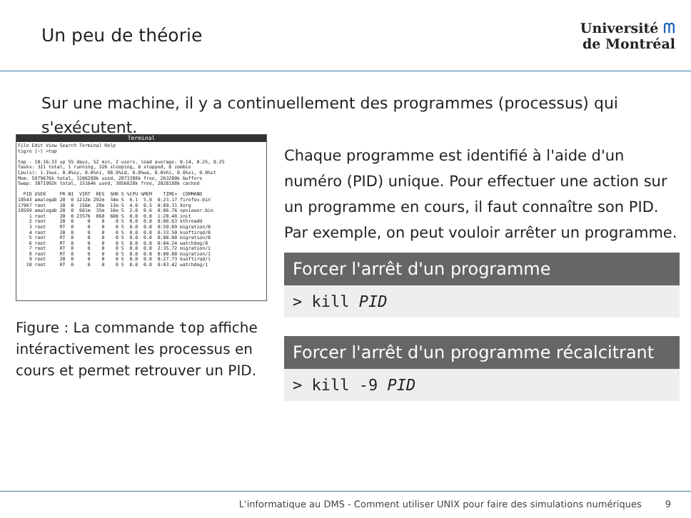Un peu de théorie
Université ᗰ
de Montréal
Sur une machine, il y a continuellement des programmes (processus) qui s'exécutent.
Terminal
File Edit View Search Terminal Help
tigre [~] >top

top - 10:16:33 up 55 days, 52 min, 2 users, load average: 0.14, 0.25, 0.25
Tasks: 321 total, 1 running, 320 sleeping, 0 stopped, 0 zombie
Cpu(s): 1.1%us, 0.0%sy, 0.0%ni, 98.9%id, 0.0%wa, 0.0%hi, 0.0%si, 0.0%st
Mem: 5979676k total, 3106288k used, 2873388k free, 263280k buffers
Swap: 3071992k total, 15164k used, 3056828k free, 2020188k cached

  PID USER     PR NI  VIRT  RES  SHR S %CPU %MEM    TIME+  COMMAND
18543 amalegab 20  0 1212m 292m  34m S  6.1  5.0  0:23.17 firefox-bin
17967 root     20  0  156m  28m  13m S  4.0  0.5  0:09.31 Xorg
18599 amalegab 20  0  601m  35m  16m S  2.0  0.6  0:06.76 npviewer.bin
    1 root     20  0 23576  860  600 S  0.0  0.0  1:20.48 init
    2 root     20  0     0    0    0 S  0.0  0.0  0:08.63 kthreadd
    3 root     RT  0     0    0    0 S  0.0  0.0  0:59.09 migration/0
    4 root     20  0     0    0    0 S  0.0  0.0  0:33.50 ksoftirqd/0
    5 root     RT  0     0    0    0 S  0.0  0.0  0:00.00 migration/0
    6 root     RT  0     0    0    0 S  0.0  0.0  0:04.24 watchdog/0
    7 root     RT  0     0    0    0 S  0.0  0.0  2:35.72 migration/1
    8 root     RT  0     0    0    0 S  0.0  0.0  0:00.00 migration/1
    9 root     20  0     0    0    0 S  0.0  0.0  0:27.73 ksoftirqd/1
   10 root     RT  0     0    0    0 S  0.0  0.0  0:03.42 watchdog/1
Figure : La commande top affiche intéractivement les processus en cours et permet retrouver un PID.
Chaque programme est identifié à l'aide d'un numéro (PID) unique. Pour effectuer une action sur un programme en cours, il faut connaître son PID. Par exemple, on peut vouloir arrêter un programme.
Forcer l'arrêt d'un programme
> kill PID
Forcer l'arrêt d'un programme récalcitrant
> kill -9 PID
L'informatique au DMS - Comment utiliser UNIX pour faire des simulations numériques 9